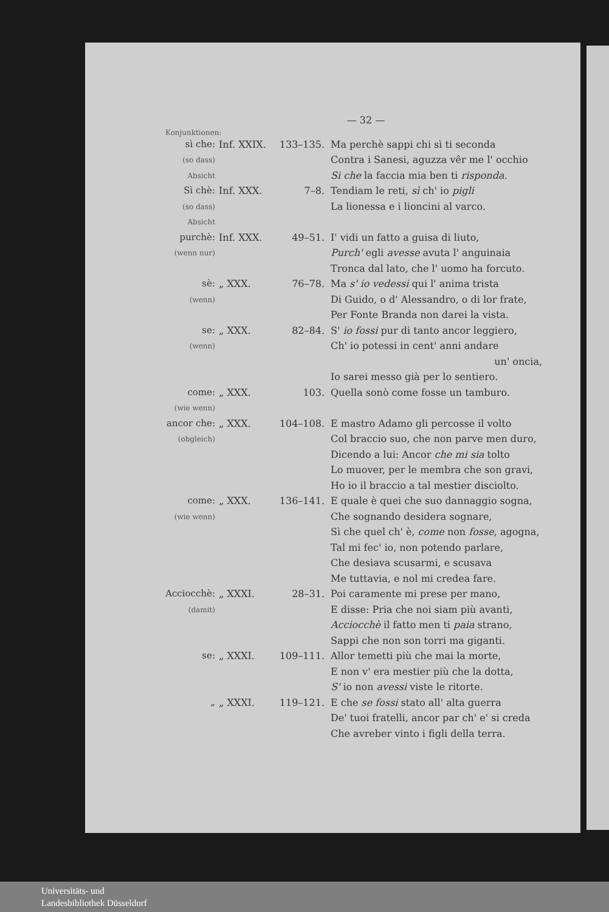— 32 —
Konjunktionen:
sì che:
(so dass) Absicht
Inf. XXIX. 133–135. Ma perchè sappi chi sì ti seconda
Contra i Sanesi, aguzza vêr me l' occhio
Si che la faccia mia ben ti risponda.
Sì chè:
(so dass) Absicht
Inf. XXX. 7–8. Tendiam le reti, sì ch' io pigli
La lionessa e i lioncini al varco.
purchè:
(wenn nur)
Inf. XXX. 49–51. I' vidi un fatto a guisa di liuto,
Purch' egli avesse avuta l' anguinaia
Tronca dal lato, che l' uomo ha forcuto.
sè:
(wenn)
„ XXX. 76–78. Ma s' io vedessi qui l' anima trista
Di Guido, o d' Alessandro, o di lor frate,
Per Fonte Branda non darei la vista.
se:
(wenn)
„ XXX. 82–84. S' io fossi pur di tanto ancor leggiero,
Ch' io potessi in cent' anni andare
un' oncia,
Io sarei messo già per lo sentiero.
come:
(wie wenn)
„ XXX. 103. Quella sonò come fosse un tamburo.
ancor che:
(obgleich)
„ XXX. 104–108. E mastro Adamo gli percosse il volto
Col braccio suo, che non parve men duro,
Dicendo a lui: Ancor che mi sia tolto
Lo muover, per le membra che son gravi,
Ho io il braccio a tal mestier disciolto.
come:
(wie wenn)
„ XXX. 136–141. E quale è quei che suo dannaggio sogna,
Che sognando desidera sognare,
Sì che quel ch' è, come non fosse, agogna,
Tal mi fec' io, non potendo parlare,
Che desiava scusarmi, e scusava
Me tuttavia, e nol mi credea fare.
Acciocchè:
(damit)
„ XXXI. 28–31. Poi caramente mi prese per mano,
E disse: Pria che noi siam più avanti,
Acciocchè il fatto men ti paia strano,
Sappi che non son torri ma giganti.
se: „ XXXI. 109–111. Allor temetti più che mai la morte,
E non v' era mestier più che la dotta,
S' io non avessi viste le ritorte.
„ „ XXXI. 119–121. E che se fossi stato all' alta guerra
De' tuoi fratelli, ancor par ch' e' si creda
Che avreber vinto i figli della terra.
Universitäts- und
Landesbibliothek Düsseldorf